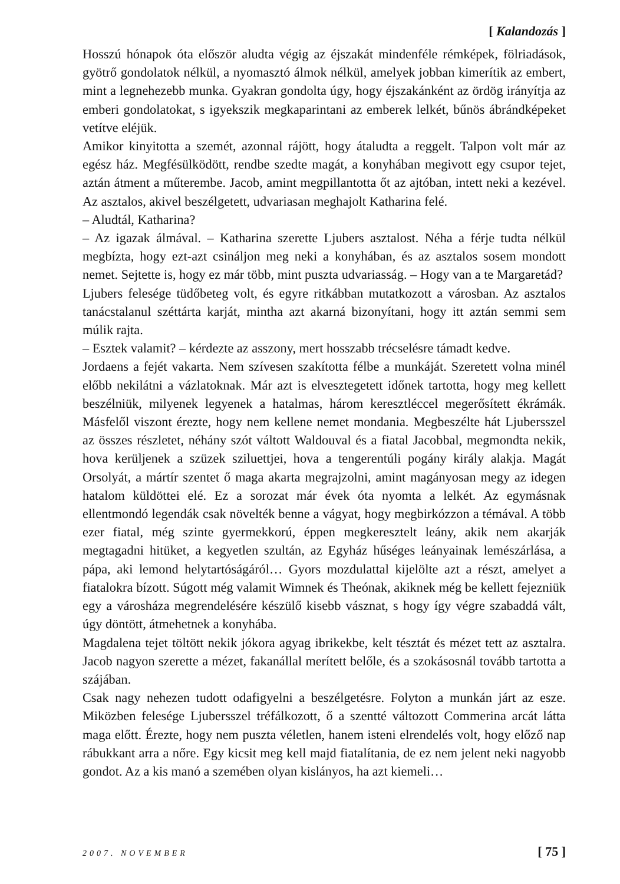[ Kalandozás ]
Hosszú hónapok óta először aludta végig az éjszakát mindenféle rémképek, fölriadások, gyötrő gondolatok nélkül, a nyomasztó álmok nélkül, amelyek jobban kimerítik az embert, mint a legnehezebb munka. Gyakran gondolta úgy, hogy éjszakánként az ördög irányítja az emberi gondolatokat, s igyekszik megkaparintani az emberek lelkét, bűnös ábrándképeket vetítve eléjük.
Amikor kinyitotta a szemét, azonnal rájött, hogy átaludta a reggelt. Talpon volt már az egész ház. Megfésülködött, rendbe szedte magát, a konyhában megivott egy csupor tejet, aztán átment a műterembe. Jacob, amint megpillantotta őt az ajtóban, intett neki a kezével. Az asztalos, akivel beszélgetett, udvariasan meghajolt Katharina felé.
– Aludtál, Katharina?
– Az igazak álmával. – Katharina szerette Ljubers asztalost. Néha a férje tudta nélkül megbízta, hogy ezt-azt csináljon meg neki a konyhában, és az asztalos sosem mondott nemet. Sejtette is, hogy ez már több, mint puszta udvariasság. – Hogy van a te Margaretád?
Ljubers felesége tüdőbeteg volt, és egyre ritkábban mutatkozott a városban. Az asztalos tanácstalanul széttárta karját, mintha azt akarná bizonyítani, hogy itt aztán semmi sem múlik rajta.
– Esztek valamit? – kérdezte az asszony, mert hosszabb trécselésre támadt kedve.
Jordaens a fejét vakarta. Nem szívesen szakította félbe a munkáját. Szeretett volna minél előbb nekilátni a vázlatoknak. Már azt is elvesztegetett időnek tartotta, hogy meg kellett beszélniük, milyenek legyenek a hatalmas, három keresztléccel megerősített ékrámák. Másfelől viszont érezte, hogy nem kellene nemet mondania. Megbeszélte hát Ljubersszel az összes részletet, néhány szót váltott Waldouval és a fiatal Jacobbal, megmondta nekik, hova kerüljenek a szüzek sziluettjei, hova a tengerentúli pogány király alakja. Magát Orsolyát, a mártír szentet ő maga akarta megrajzolni, amint magányosan megy az idegen hatalom küldöttei elé. Ez a sorozat már évek óta nyomta a lelkét. Az egymásnak ellentmondó legendák csak növelték benne a vágyat, hogy megbirkózzon a témával. A több ezer fiatal, még szinte gyermekkorú, éppen megkeresztelt leány, akik nem akarják megtagadni hitüket, a kegyetlen szultán, az Egyház hűséges leányainak lemészárlása, a pápa, aki lemond helytartóságáról… Gyors mozdulattal kijelölte azt a részt, amelyet a fiatalokra bízott. Súgott még valamit Wimnek és Theónak, akiknek még be kellett fejezniük egy a városháza megrendelésére készülő kisebb vásznat, s hogy így végre szabaddá vált, úgy döntött, átmehetnek a konyhába.
Magdalena tejet töltött nekik jókora agyag ibrikekbe, kelt tésztát és mézet tett az asztalra. Jacob nagyon szerette a mézet, fakanállal merített belőle, és a szokásosnál tovább tartotta a szájában.
Csak nagy nehezen tudott odafigyelni a beszélgetésre. Folyton a munkán járt az esze. Miközben felesége Ljubersszel tréfálkozott, ő a szentté változott Commerina arcát látta maga előtt. Érezte, hogy nem puszta véletlen, hanem isteni elrendelés volt, hogy előző nap rábukkant arra a nőre. Egy kicsit meg kell majd fiatalítania, de ez nem jelent neki nagyobb gondot. Az a kis manó a szemében olyan kislányos, ha azt kiemeli…
2007. NOVEMBER [ 75 ]